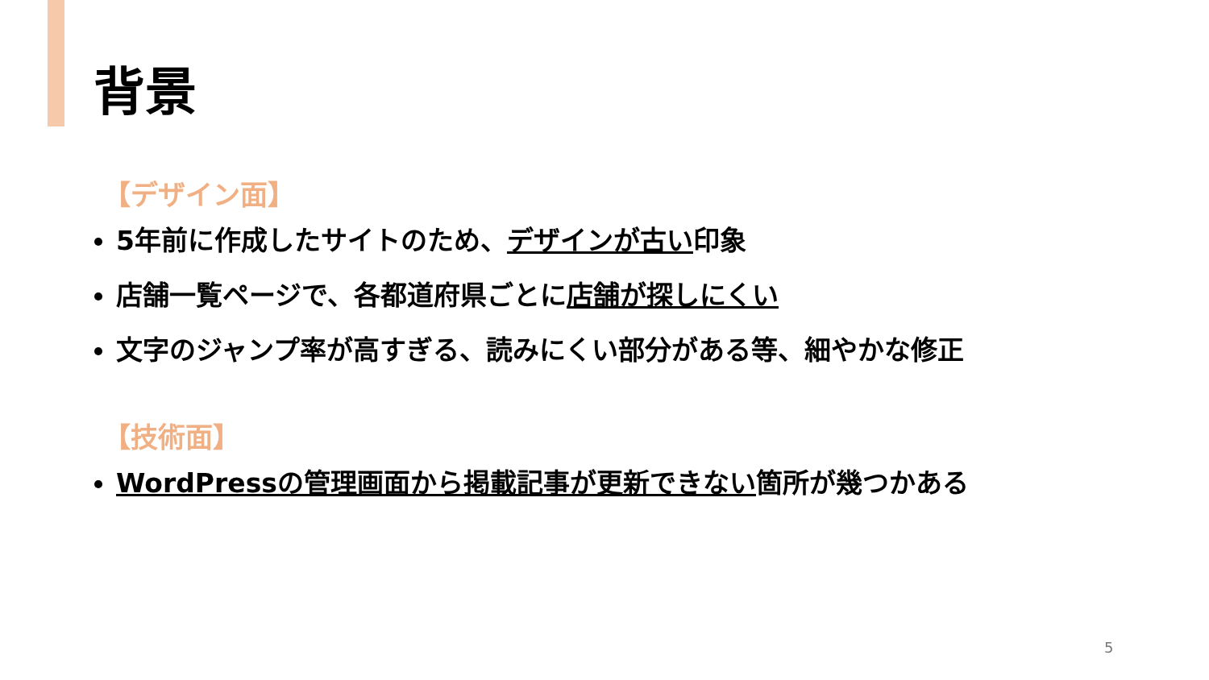背景
【デザイン面】
5年前に作成したサイトのため、デザインが古い印象
店舗一覧ページで、各都道府県ごとに店舗が探しにくい
文字のジャンプ率が高すぎる、読みにくい部分がある等、細やかな修正
【技術面】
WordPressの管理画面から掲載記事が更新できない箇所が幾つかある
5